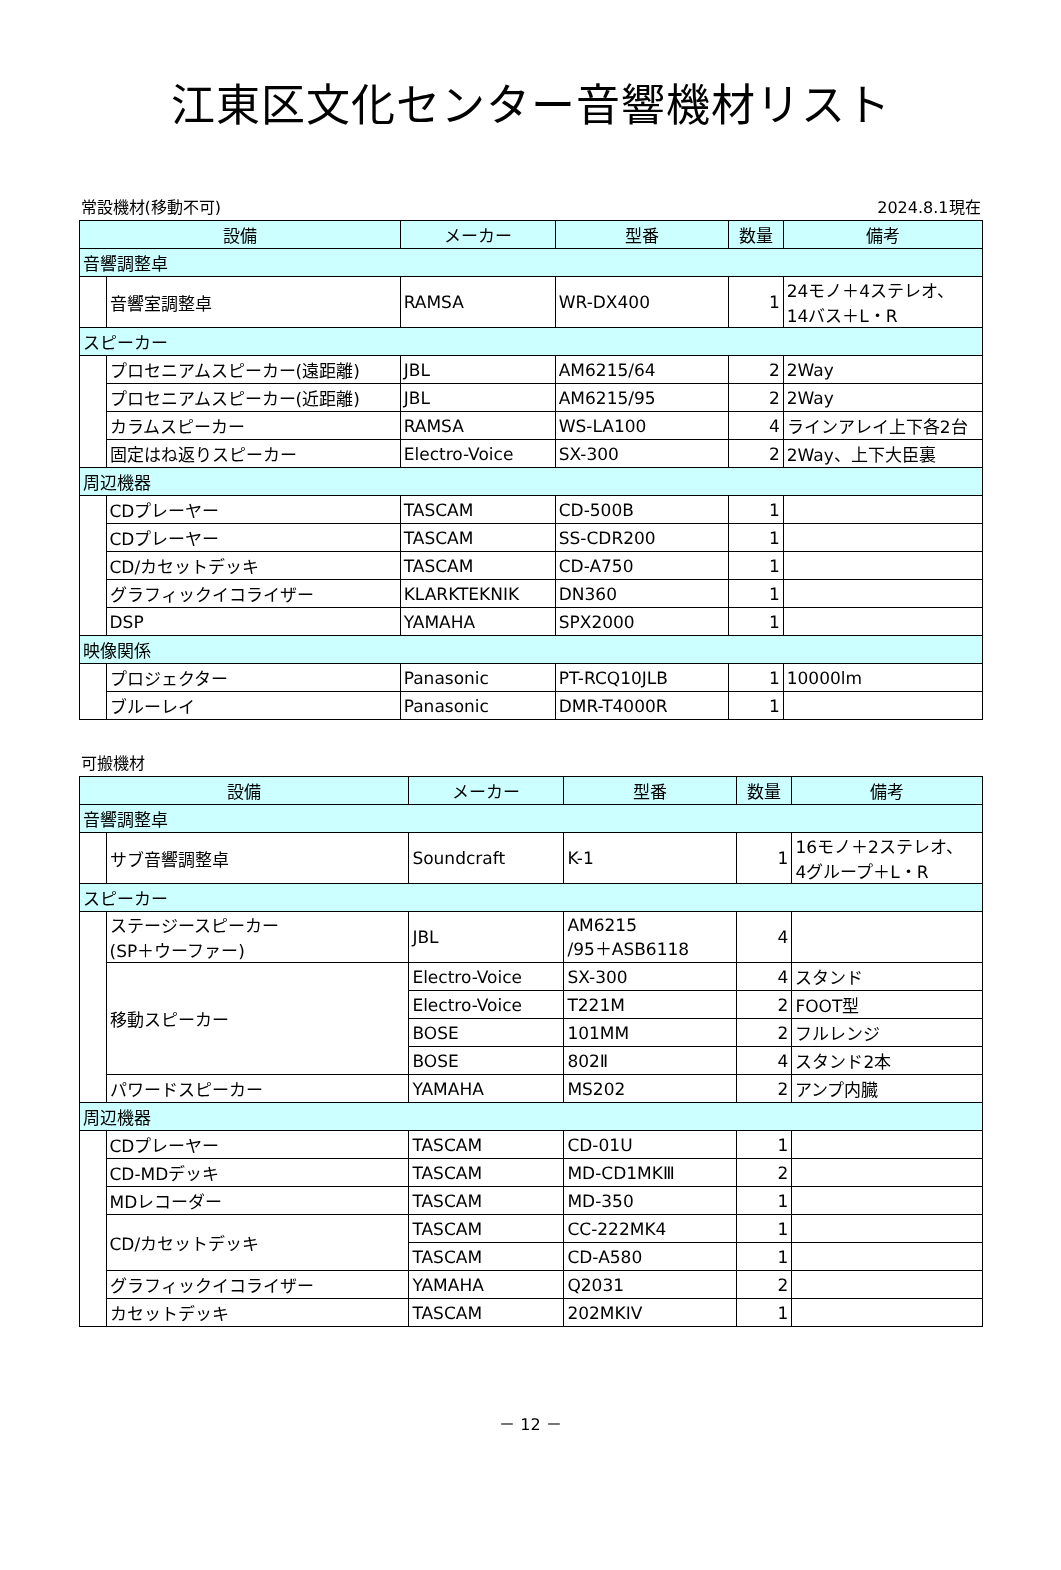江東区文化センター音響機材リスト
常設機材(移動不可) 2024.8.1現在
| 設備 | | メーカー | 型番 | 数量 | 備考 |
| --- | --- | --- | --- | --- | --- |
| 音響調整卓 | | | | | |
| | 音響室調整卓 | RAMSA | WR-DX400 | 1 | 24モノ＋4ステレオ、 14バス＋L・R |
| スピーカー | | | | | |
| | プロセニアムスピーカー(遠距離) | JBL | AM6215/64 | 2 | 2Way |
| | プロセニアムスピーカー(近距離) | JBL | AM6215/95 | 2 | 2Way |
| | カラムスピーカー | RAMSA | WS-LA100 | 4 | ラインアレイ上下各2台 |
| | 固定はね返りスピーカー | Electro-Voice | SX-300 | 2 | 2Way、上下大臣裏 |
| 周辺機器 | | | | | |
| | CDプレーヤー | TASCAM | CD-500B | 1 | |
| | CDプレーヤー | TASCAM | SS-CDR200 | 1 | |
| | CD/カセットデッキ | TASCAM | CD-A750 | 1 | |
| | グラフィックイコライザー | KLARKTEKNIK | DN360 | 1 | |
| | DSP | YAMAHA | SPX2000 | 1 | |
| 映像関係 | | | | | |
| | プロジェクター | Panasonic | PT-RCQ10JLB | 1 | 10000lm |
| | ブルーレイ | Panasonic | DMR-T4000R | 1 | |
可搬機材
| 設備 | | メーカー | 型番 | 数量 | 備考 |
| --- | --- | --- | --- | --- | --- |
| 音響調整卓 | | | | | |
| | サブ音響調整卓 | Soundcraft | K-1 | 1 | 16モノ＋2ステレオ、 4グループ＋L・R |
| スピーカー | | | | | |
| | ステージースピーカー (SP＋ウーファー) | JBL | AM6215 /95＋ASB6118 | 4 | |
| | 移動スピーカー | Electro-Voice | SX-300 | 4 | スタンド |
| | | Electro-Voice | T221M | 2 | FOOT型 |
| | | BOSE | 101MM | 2 | フルレンジ |
| | | BOSE | 802Ⅱ | 4 | スタンド2本 |
| | パワードスピーカー | YAMAHA | MS202 | 2 | アンプ内臓 |
| 周辺機器 | | | | | |
| | CDプレーヤー | TASCAM | CD-01U | 1 | |
| | CD-MDデッキ | TASCAM | MD-CD1MKⅢ | 2 | |
| | MDレコーダー | TASCAM | MD-350 | 1 | |
| | CD/カセットデッキ | TASCAM | CC-222MK4 | 1 | |
| | | TASCAM | CD-A580 | 1 | |
| | グラフィックイコライザー | YAMAHA | Q2031 | 2 | |
| | カセットデッキ | TASCAM | 202MKIV | 1 | |
－ 12 －